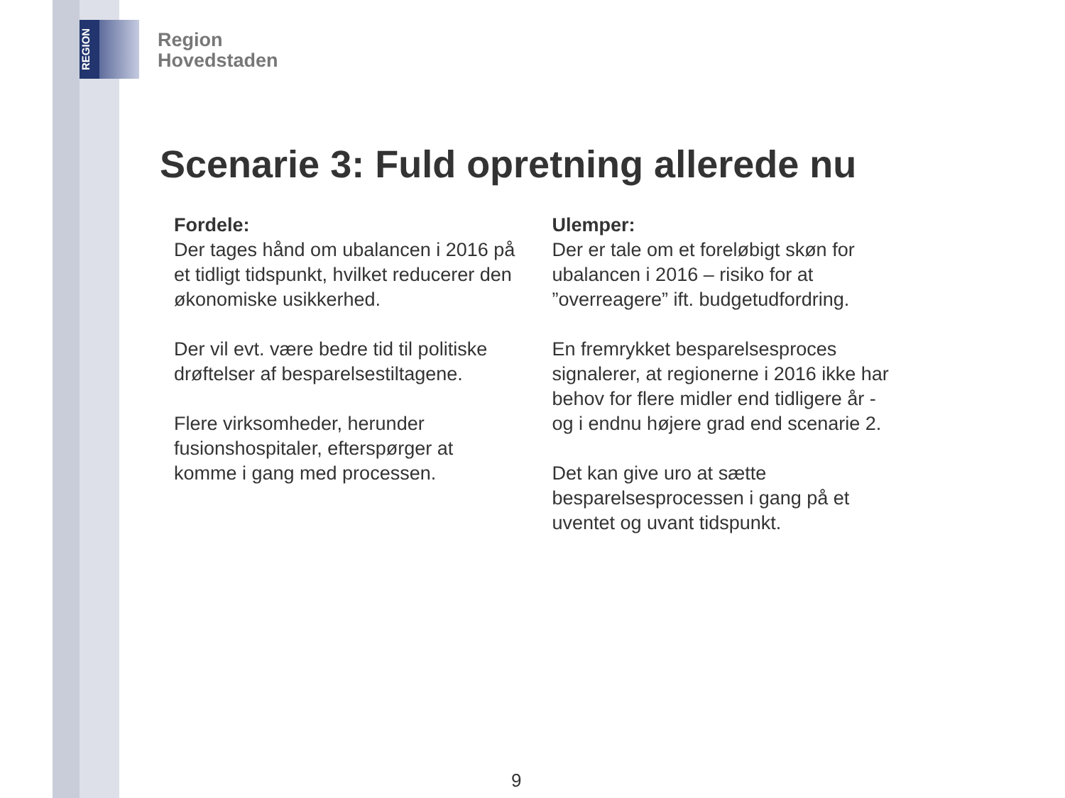REGION
Region
Hovedstaden
Scenarie 3: Fuld opretning allerede nu
Fordele:
Der tages hånd om ubalancen i 2016 på et tidligt tidspunkt, hvilket reducerer den økonomiske usikkerhed.
Der vil evt. være bedre tid til politiske drøftelser af besparelsestiltagene.
Flere virksomheder, herunder fusionshospitaler, efterspørger at komme i gang med processen.
Ulemper:
Der er tale om et foreløbigt skøn for ubalancen i 2016 – risiko for at ”overreagere” ift. budgetudfordring.
En fremrykket besparelsesproces signalerer, at regionerne i 2016 ikke har behov for flere midler end tidligere år - og i endnu højere grad end scenarie 2.
Det kan give uro at sætte besparelsesprocessen i gang på et uventet og uvant tidspunkt.
9